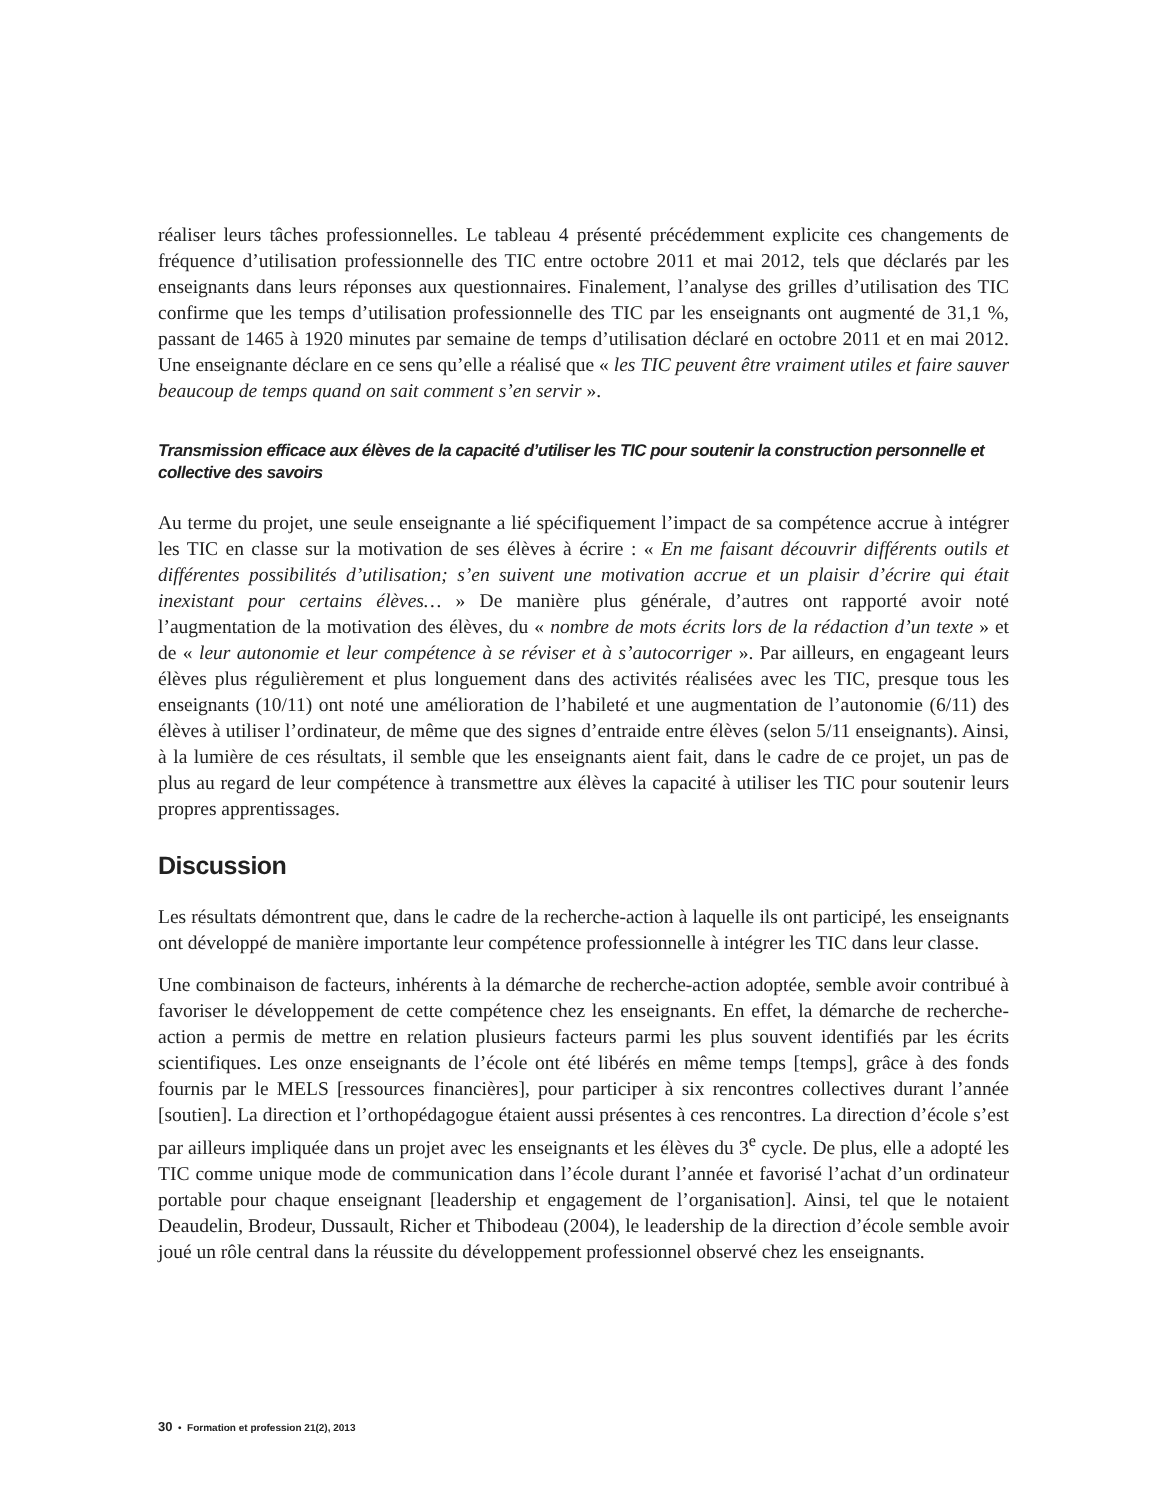réaliser leurs tâches professionnelles. Le tableau 4 présenté précédemment explicite ces changements de fréquence d’utilisation professionnelle des TIC entre octobre 2011 et mai 2012, tels que déclarés par les enseignants dans leurs réponses aux questionnaires. Finalement, l’analyse des grilles d’utilisation des TIC confirme que les temps d’utilisation professionnelle des TIC par les enseignants ont augmenté de 31,1 %, passant de 1465 à 1920 minutes par semaine de temps d’utilisation déclaré en octobre 2011 et en mai 2012. Une enseignante déclare en ce sens qu’elle a réalisé que « les TIC peuvent être vraiment utiles et faire sauver beaucoup de temps quand on sait comment s’en servir ».
Transmission efficace aux élèves de la capacité d’utiliser les TIC pour soutenir la construction personnelle et collective des savoirs
Au terme du projet, une seule enseignante a lié spécifiquement l’impact de sa compétence accrue à intégrer les TIC en classe sur la motivation de ses élèves à écrire : « En me faisant découvrir différents outils et différentes possibilités d’utilisation; s’en suivent une motivation accrue et un plaisir d’écrire qui était inexistant pour certains élèves… » De manière plus générale, d’autres ont rapporté avoir noté l’augmentation de la motivation des élèves, du « nombre de mots écrits lors de la rédaction d’un texte » et de « leur autonomie et leur compétence à se réviser et à s’autocorriger ». Par ailleurs, en engageant leurs élèves plus régulièrement et plus longuement dans des activités réalisées avec les TIC, presque tous les enseignants (10/11) ont noté une amélioration de l’habileté et une augmentation de l’autonomie (6/11) des élèves à utiliser l’ordinateur, de même que des signes d’entraide entre élèves (selon 5/11 enseignants). Ainsi, à la lumière de ces résultats, il semble que les enseignants aient fait, dans le cadre de ce projet, un pas de plus au regard de leur compétence à transmettre aux élèves la capacité à utiliser les TIC pour soutenir leurs propres apprentissages.
Discussion
Les résultats démontrent que, dans le cadre de la recherche-action à laquelle ils ont participé, les enseignants ont développé de manière importante leur compétence professionnelle à intégrer les TIC dans leur classe.
Une combinaison de facteurs, inhérents à la démarche de recherche-action adoptée, semble avoir contribué à favoriser le développement de cette compétence chez les enseignants. En effet, la démarche de recherche-action a permis de mettre en relation plusieurs facteurs parmi les plus souvent identifiés par les écrits scientifiques. Les onze enseignants de l’école ont été libérés en même temps [temps], grâce à des fonds fournis par le MELS [ressources financières], pour participer à six rencontres collectives durant l’année [soutien]. La direction et l’orthopédagogue étaient aussi présentes à ces rencontres. La direction d’école s’est par ailleurs impliquée dans un projet avec les enseignants et les élèves du 3<sup>e</sup> cycle. De plus, elle a adopté les TIC comme unique mode de communication dans l’école durant l’année et favorisé l’achat d’un ordinateur portable pour chaque enseignant [leadership et engagement de l’organisation]. Ainsi, tel que le notaient Deaudelin, Brodeur, Dussault, Richer et Thibodeau (2004), le leadership de la direction d’école semble avoir joué un rôle central dans la réussite du développement professionnel observé chez les enseignants.
30 • Formation et profession 21(2), 2013